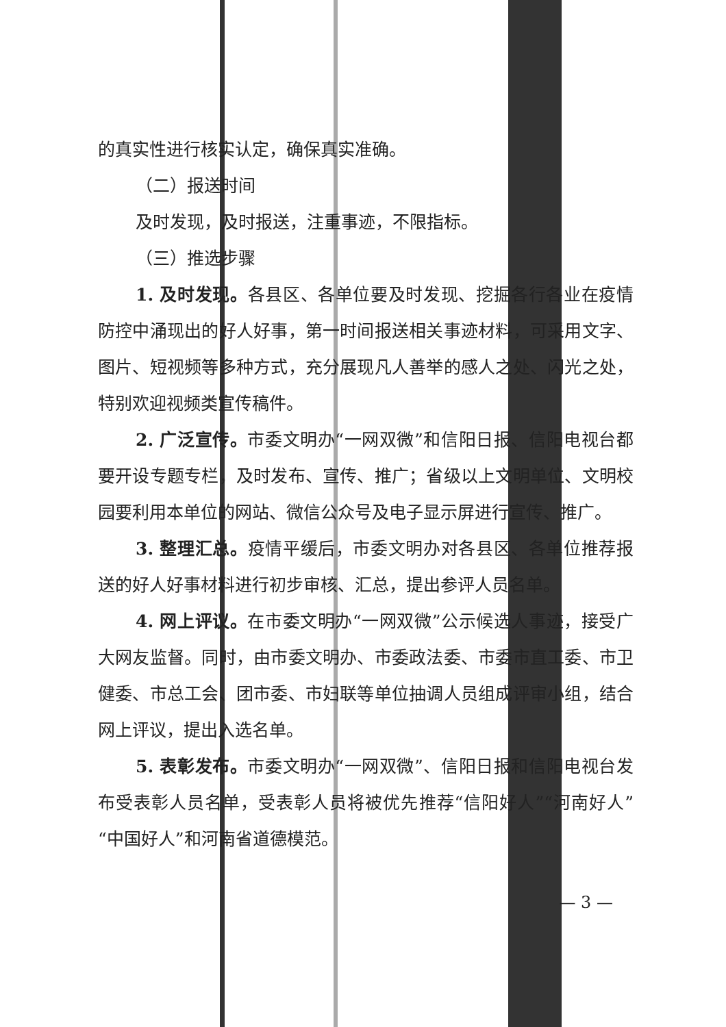的真实性进行核实认定，确保真实准确。
（二）报送时间
及时发现，及时报送，注重事迹，不限指标。
（三）推选步骤
1. 及时发现。各县区、各单位要及时发现、挖掘各行各业在疫情防控中涌现出的好人好事，第一时间报送相关事迹材料，可采用文字、图片、短视频等多种方式，充分展现凡人善举的感人之处、闪光之处，特别欢迎视频类宣传稿件。
2. 广泛宣传。市委文明办“一网双微”和信阳日报、信阳电视台都要开设专题专栏，及时发布、宣传、推广；省级以上文明单位、文明校园要利用本单位的网站、微信公众号及电子显示屏进行宣传、推广。
3. 整理汇总。疫情平缓后，市委文明办对各县区、各单位推荐报送的好人好事材料进行初步审核、汇总，提出参评人员名单。
4. 网上评议。在市委文明办“一网双微”公示候选人事迹，接受广大网友监督。同时，由市委文明办、市委政法委、市委市直工委、市卫健委、市总工会、团市委、市妇联等单位抽调人员组成评审小组，结合网上评议，提出入选名单。
5. 表彰发布。市委文明办“一网双微”、信阳日报和信阳电视台发布受表彰人员名单，受表彰人员将被优先推荐“信阳好人”“河南好人”“中国好人”和河南省道德模范。
— 3 —